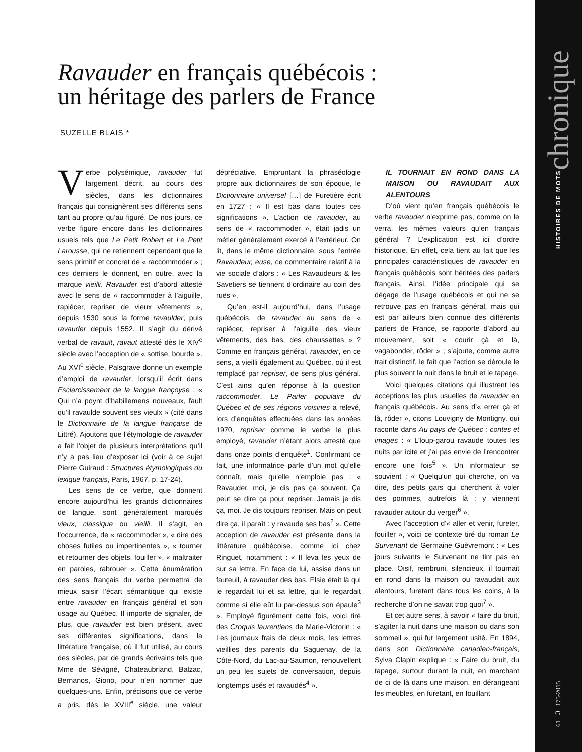61 ℑ 175-2015 HISTOIRES DE MOTS chronique
Ravauder en français québécois :
un héritage des parlers de France
SUZELLE BLAIS *
Verbe polysémique, ravauder fut largement décrit, au cours des siècles, dans les dictionnaires français qui consignèrent ses différents sens tant au propre qu’au figuré. De nos jours, ce verbe figure encore dans les dictionnaires usuels tels que Le Petit Robert et Le Petit Larousse, qui ne retiennent cependant que le sens primitif et concret de « raccommoder » ; ces derniers le donnent, en outre, avec la marque vieilli. Ravauder est d’abord attesté avec le sens de « raccommoder à l’aiguille, rapiécer, repriser de vieux vêtements », depuis 1530 sous la forme ravaulder, puis ravauder depuis 1552. Il s’agit du dérivé verbal de ravault, ravaut attesté dès le XIV<sup>e</sup> siècle avec l’acception de « sottise, bourde ». Au XVI<sup>e</sup> siècle, Palsgrave donne un exemple d’emploi de ravauder, lorsqu’il écrit dans Esclarcissement de la langue françoyse : « Qui n’a poynt d’habillemens nouveaux, fault qu’il ravaulde souvent ses vieulx » (cité dans le Dictionnaire de la langue française de Littré). Ajoutons que l’étymologie de ravauder a fait l’objet de plusieurs interprétations qu’il n’y a pas lieu d’exposer ici (voir à ce sujet Pierre Guiraud : Structures étymologiques du lexique français, Paris, 1967, p. 17-24).
Les sens de ce verbe, que donnent encore aujourd’hui les grands dictionnaires de langue, sont généralement marqués vieux, classique ou vieilli. Il s’agit, en l’occurrence, de « raccommoder », « dire des choses futiles ou impertinentes », « tourner et retourner des objets, fouiller », « maltraiter en paroles, rabrouer ». Cette énumération des sens français du verbe permettra de mieux saisir l’écart sémantique qui existe entre ravauder en français général et son usage au Québec. Il importe de signaler, de plus, que ravauder est bien présent, avec ses différentes significations, dans la littérature française, où il fut utilisé, au cours des siècles, par de grands écrivains tels que Mme de Sévigné, Chateaubriand, Balzac, Bernanos, Giono, pour n’en nommer que quelques-uns. Enfin, précisons que ce verbe a pris, dès le XVIII<sup>e</sup> siècle, une valeur dépréciative. Empruntant la phraséologie propre aux dictionnaires de son époque, le Dictionnaire universel […] de Furetière écrit en 1727 : « Il est bas dans toutes ces significations ». L’action de ravauder, au sens de « raccommoder », était jadis un métier généralement exercé à l’extérieur. On lit, dans le même dictionnaire, sous l’entrée Ravaudeur, euse, ce commentaire relatif à la vie sociale d’alors : « Les Ravaudeurs & les Savetiers se tiennent d’ordinaire au coin des ruës ».
Qu’en est-il aujourd’hui, dans l’usage québécois, de ravauder au sens de « rapiécer, repriser à l’aiguille des vieux vêtements, des bas, des chaussettes » ? Comme en français général, ravauder, en ce sens, a vieilli également au Québec, où il est remplacé par repriser, de sens plus général. C’est ainsi qu’en réponse à la question raccommoder, Le Parler populaire du Québec et de ses régions voisines a relevé, lors d’enquêtes effectuées dans les années 1970, repriser comme le verbe le plus employé, ravauder n’étant alors attesté que dans onze points d’enquête<sup>1</sup>. Confirmant ce fait, une informatrice parle d’un mot qu’elle connaît, mais qu’elle n’emploie pas : « Ravauder, moi, je dis pas ça souvent. Ça peut se dire ça pour repriser. Jamais je dis ça, moi. Je dis toujours repriser. Mais on peut dire ça, il paraît : y ravaude ses bas<sup>2</sup> ». Cette acception de ravauder est présente dans la littérature québécoise, comme ici chez Ringuet, notamment : « Il leva les yeux de sur sa lettre. En face de lui, assise dans un fauteuil, à ravauder des bas, Elsie était là qui le regardait lui et sa lettre, qui le regardait comme si elle eût lu par-dessus son épaule<sup>3</sup> ». Employé figurément cette fois, voici tiré des Croquis laurentiens de Marie-Victorin : « Les journaux frais de deux mois, les lettres vieillies des parents du Saguenay, de la Côte-Nord, du Lac-au-Saumon, renouvellent un peu les sujets de conversation, depuis longtemps usés et ravaudés<sup>4</sup> ».
IL TOURNAIT EN ROND DANS LA MAISON OU RAVAUDAIT AUX ALENTOURS
D’où vient qu’en français québécois le verbe ravauder n’exprime pas, comme on le verra, les mêmes valeurs qu’en français général ? L’explication est ici d’ordre historique. En effet, cela tient au fait que les principales caractéristiques de ravauder en français québécois sont héritées des parlers français. Ainsi, l’idée principale qui se dégage de l’usage québécois et qui ne se retrouve pas en français général, mais qui est par ailleurs bien connue des différents parlers de France, se rapporte d’abord au mouvement, soit « courir çà et là, vagabonder, rôder » ; s’ajoute, comme autre trait distinctif, le fait que l’action se déroule le plus souvent la nuit dans le bruit et le tapage.
Voici quelques citations qui illustrent les acceptions les plus usuelles de ravauder en français québécois. Au sens d’« errer çà et là, rôder », citons Louvigny de Montigny, qui raconte dans Au pays de Québec : contes et images : « L’loup-garou ravaude toutes les nuits par icite et j’ai pas envie de l’rencontrer encore une fois<sup>5</sup> ». Un informateur se souvient : « Quelqu’un qui cherche, on va dire, des petits gars qui cherchent à voler des pommes, autrefois là : y viennent ravauder autour du verger<sup>6</sup> ».
Avec l’acception d’« aller et venir, fureter, fouiller », voici ce contexte tiré du roman Le Survenant de Germaine Guèvremont : « Les jours suivants le Survenant ne tint pas en place. Oisif, rembruni, silencieux, il tournait en rond dans la maison ou ravaudait aux alentours, furetant dans tous les coins, à la recherche d’on ne savait trop quoi<sup>7</sup> ».
Et cet autre sens, à savoir « faire du bruit, s’agiter la nuit dans une maison ou dans son sommeil », qui fut largement usité. En 1894, dans son Dictionnaire canadien-français, Sylva Clapin explique : « Faire du bruit, du tapage, surtout durant la nuit, en marchant de ci de là dans une maison, en dérangeant les meubles, en furetant, en fouillant